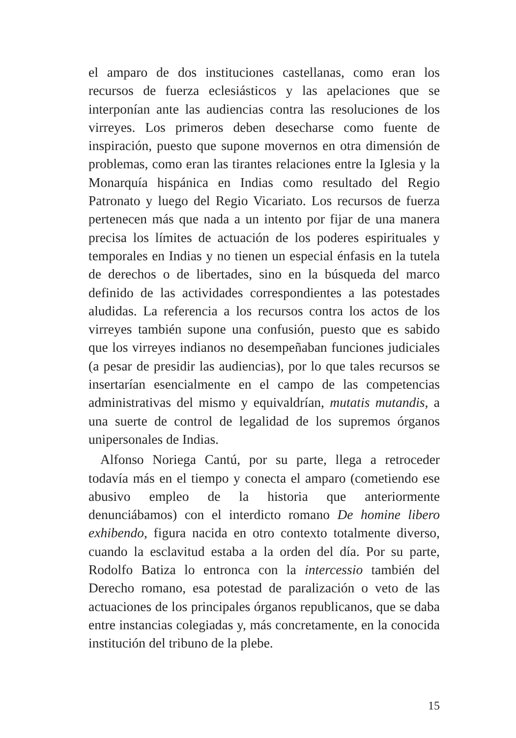el amparo de dos instituciones castellanas, como eran los recursos de fuerza eclesiásticos y las apelaciones que se interponían ante las audiencias contra las resoluciones de los virreyes. Los primeros deben desecharse como fuente de inspiración, puesto que supone movernos en otra dimensión de problemas, como eran las tirantes relaciones entre la Iglesia y la Monarquía hispánica en Indias como resultado del Regio Patronato y luego del Regio Vicariato. Los recursos de fuerza pertenecen más que nada a un intento por fijar de una manera precisa los límites de actuación de los poderes espirituales y temporales en Indias y no tienen un especial énfasis en la tutela de derechos o de libertades, sino en la búsqueda del marco definido de las actividades correspondientes a las potestades aludidas. La referencia a los recursos contra los actos de los virreyes también supone una confusión, puesto que es sabido que los virreyes indianos no desempeñaban funciones judiciales (a pesar de presidir las audiencias), por lo que tales recursos se insertarían esencialmente en el campo de las competencias administrativas del mismo y equivaldrían, mutatis mutandis, a una suerte de control de legalidad de los supremos órganos unipersonales de Indias.
Alfonso Noriega Cantú, por su parte, llega a retroceder todavía más en el tiempo y conecta el amparo (cometiendo ese abusivo empleo de la historia que anteriormente denunciábamos) con el interdicto romano De homine libero exhibendo, figura nacida en otro contexto totalmente diverso, cuando la esclavitud estaba a la orden del día. Por su parte, Rodolfo Batiza lo entronca con la intercessio también del Derecho romano, esa potestad de paralización o veto de las actuaciones de los principales órganos republicanos, que se daba entre instancias colegiadas y, más concretamente, en la conocida institución del tribuno de la plebe.
15